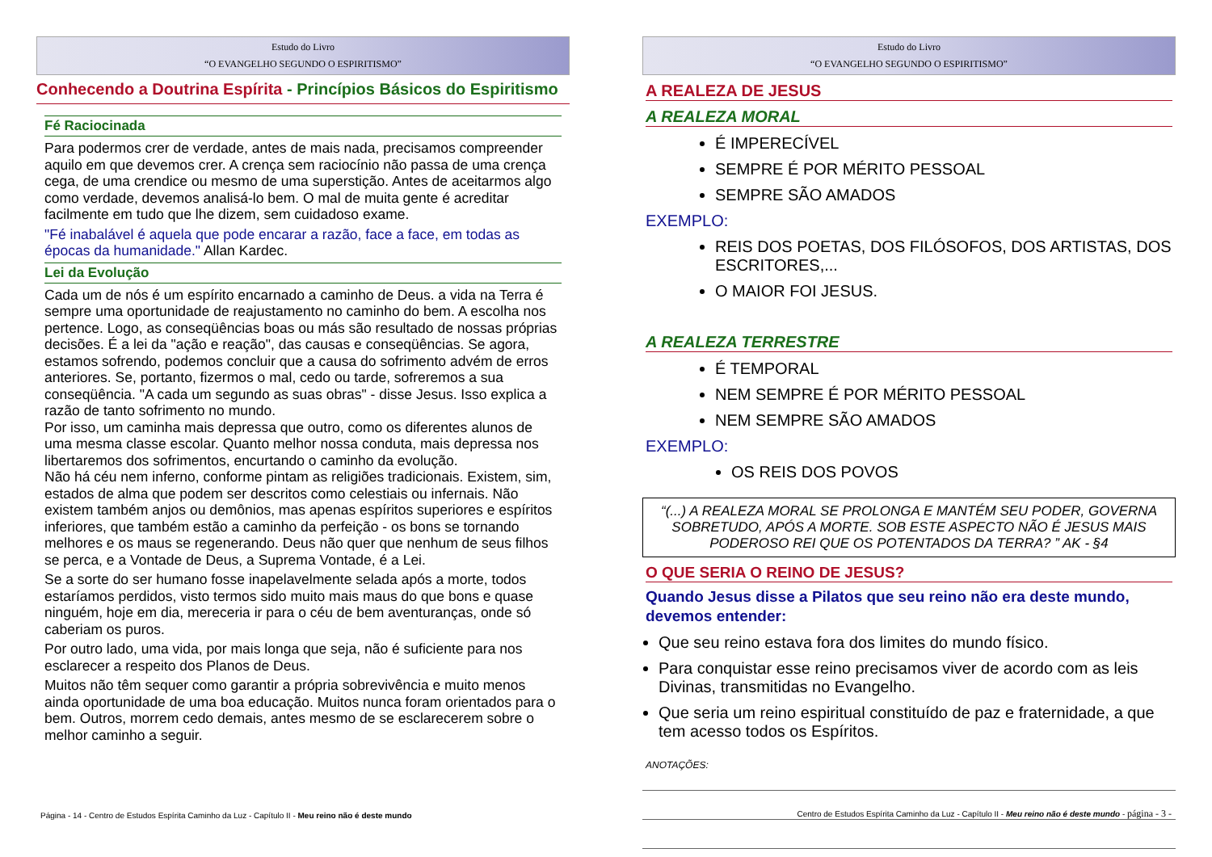Estudo do Livro
“O EVANGELHO SEGUNDO O ESPIRITISMO”
Conhecendo a Doutrina Espírita - Princípios Básicos do Espiritismo
Fé Raciocinada
Para podermos crer de verdade, antes de mais nada, precisamos compreender aquilo em que devemos crer. A crença sem raciocínio não passa de uma crença cega, de uma crendice ou mesmo de uma superstição. Antes de aceitarmos algo como verdade, devemos analisá-lo bem. O mal de muita gente é acreditar facilmente em tudo que lhe dizem, sem cuidadoso exame.
"Fé inabalável é aquela que pode encarar a razão, face a face, em todas as épocas da humanidade." Allan Kardec.
Lei da Evolução
Cada um de nós é um espírito encarnado a caminho de Deus. a vida na Terra é sempre uma oportunidade de reajustamento no caminho do bem. A escolha nos pertence. Logo, as conseqüências boas ou más são resultado de nossas próprias decisões. É a lei da "ação e reação", das causas e conseqüências. Se agora, estamos sofrendo, podemos concluir que a causa do sofrimento advém de erros anteriores. Se, portanto, fizermos o mal, cedo ou tarde, sofreremos a sua conseqüência. "A cada um segundo as suas obras" - disse Jesus. Isso explica a razão de tanto sofrimento no mundo.
Por isso, um caminha mais depressa que outro, como os diferentes alunos de uma mesma classe escolar. Quanto melhor nossa conduta, mais depressa nos libertaremos dos sofrimentos, encurtando o caminho da evolução.
Não há céu nem inferno, conforme pintam as religiões tradicionais. Existem, sim, estados de alma que podem ser descritos como celestiais ou infernais. Não existem também anjos ou demônios, mas apenas espíritos superiores e espíritos inferiores, que também estão a caminho da perfeição - os bons se tornando melhores e os maus se regenerando. Deus não quer que nenhum de seus filhos se perca, e a Vontade de Deus, a Suprema Vontade, é a Lei.
Se a sorte do ser humano fosse inapelavelmente selada após a morte, todos estaríamos perdidos, visto termos sido muito mais maus do que bons e quase ninguém, hoje em dia, mereceria ir para o céu de bem aventuranças, onde só caberiam os puros.
Por outro lado, uma vida, por mais longa que seja, não é suficiente para nos esclarecer a respeito dos Planos de Deus.
Muitos não têm sequer como garantir a própria sobrevivência e muito menos ainda oportunidade de uma boa educação. Muitos nunca foram orientados para o bem. Outros, morrem cedo demais, antes mesmo de se esclarecerem sobre o melhor caminho a seguir.
Página - 14 - Centro de Estudos Espírita Caminho da Luz - Capítulo II - Meu reino não é deste mundo
Estudo do Livro
“O EVANGELHO SEGUNDO O ESPIRITISMO”
A REALEZA DE JESUS
A REALEZA MORAL
É IMPERECÍVEL
SEMPRE É POR MÉRITO PESSOAL
SEMPRE SÃO AMADOS
EXEMPLO:
REIS DOS POETAS, DOS FILÓSOFOS, DOS ARTISTAS, DOS ESCRITORES,...
O MAIOR FOI JESUS.
A REALEZA TERRESTRE
É TEMPORAL
NEM SEMPRE É POR MÉRITO PESSOAL
NEM SEMPRE SÃO AMADOS
EXEMPLO:
OS REIS DOS POVOS
“(...) A REALEZA MORAL SE PROLONGA E MANTÉM SEU PODER, GOVERNA SOBRETUDO, APÓS A MORTE. SOB ESTE ASPECTO NÃO É JESUS MAIS PODEROSO REI QUE OS POTENTADOS DA TERRA? ” AK - §4
O QUE SERIA O REINO DE JESUS?
Quando Jesus disse a Pilatos que seu reino não era deste mundo, devemos entender:
Que seu reino estava fora dos limites do mundo físico.
Para conquistar esse reino precisamos viver de acordo com as leis Divinas, transmitidas no Evangelho.
Que seria um reino espiritual constituído de paz e fraternidade, a que tem acesso todos os Espíritos.
ANOTAÇÕES:
Centro de Estudos Espírita Caminho da Luz - Capítulo II - Meu reino não é deste mundo - página - 3 -